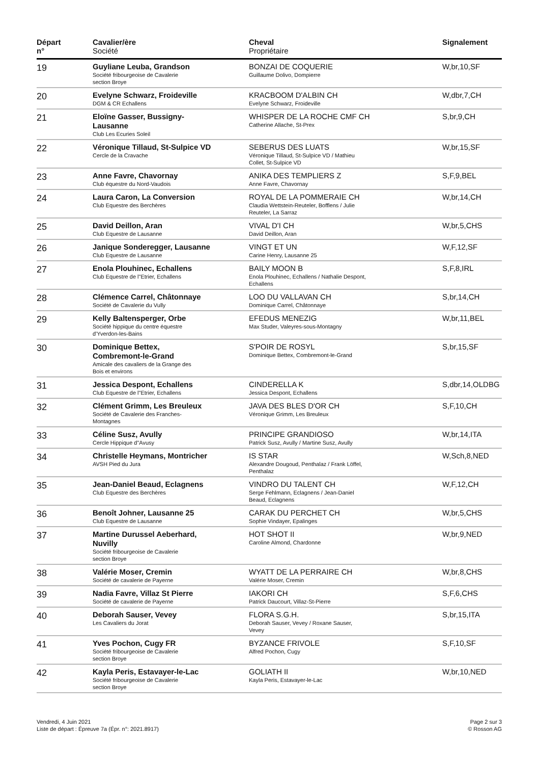| Départ n° | Cavalier/ère Société | Cheval Propriétaire | Signalement |
| --- | --- | --- | --- |
| 19 | Guyliane Leuba, Grandson Société fribourgeoise de Cavalerie section Broye | BONZAI DE COQUERIE Guillaume Dolivo, Dompierre | W,br,10,SF |
| 20 | Evelyne Schwarz, Froideville DGM & CR Echallens | KRACBOOM D'ALBIN CH Evelyne Schwarz, Froideville | W,dbr,7,CH |
| 21 | Eloïne Gasser, Bussigny- Lausanne Club Les Ecuries Soleil | WHISPER DE LA ROCHE CMF CH Catherine Allache, St-Prex | S,br,9,CH |
| 22 | Véronique Tillaud, St-Sulpice VD Cercle de la Cravache | SEBERUS DES LUATS Véronique Tillaud, St-Sulpice VD / Mathieu Collet, St-Sulpice VD | W,br,15,SF |
| 23 | Anne Favre, Chavornay Club équestre du Nord-Vaudois | ANIKA DES TEMPLIERS Z Anne Favre, Chavornay | S,F,9,BEL |
| 24 | Laura Caron, La Conversion Club Equestre des Berchères | ROYAL DE LA POMMERAIE CH Claudia Wettstein-Reuteler, Bofflens / Julie Reuteler, La Sarraz | W,br,14,CH |
| 25 | David Deillon, Aran Club Equestre de Lausanne | VIVAL D'I CH David Deillon, Aran | W,br,5,CHS |
| 26 | Janique Sonderegger, Lausanne Club Equestre de Lausanne | VINGT ET UN Carine Henry, Lausanne 25 | W,F,12,SF |
| 27 | Enola Plouhinec, Echallens Club Equestre de l"Etrier, Echallens | BAILY MOON B Enola Plouhinec, Echallens / Nathalie Despont, Echallens | S,F,8,IRL |
| 28 | Clémence Carrel, Châtonnaye Société de Cavalerie du Vully | LOO DU VALLAVAN CH Dominique Carrel, Châtonnaye | S,br,14,CH |
| 29 | Kelly Baltensperger, Orbe Société hippique du centre équestre d'Yverdon-les-Bains | EFEDUS MENEZIG Max Studer, Valeyres-sous-Montagny | W,br,11,BEL |
| 30 | Dominique Bettex, Combremont-le-Grand Amicale des cavaliers de la Grange des Bois et environs | S'POIR DE ROSYL Dominique Bettex, Combremont-le-Grand | S,br,15,SF |
| 31 | Jessica Despont, Echallens Club Equestre de l"Etrier, Echallens | CINDERELLA K Jessica Despont, Echallens | S,dbr,14,OLDBG |
| 32 | Clément Grimm, Les Breuleux Société de Cavalerie des Franches- Montagnes | JAVA DES BLES D'OR CH Véronique Grimm, Les Breuleux | S,F,10,CH |
| 33 | Céline Susz, Avully Cercle Hippique d"Avusy | PRINCIPE GRANDIOSO Patrick Susz, Avully / Martine Susz, Avully | W,br,14,ITA |
| 34 | Christelle Heymans, Montricher AVSH Pied du Jura | IS STAR Alexandre Dougoud, Penthalaz / Frank Löffel, Penthalaz | W,Sch,8,NED |
| 35 | Jean-Daniel Beaud, Eclagnens Club Equestre des Berchères | VINDRO DU TALENT CH Serge Fehlmann, Eclagnens / Jean-Daniel Beaud, Eclagnens | W,F,12,CH |
| 36 | Benoît Johner, Lausanne 25 Club Equestre de Lausanne | CARAK DU PERCHET CH Sophie Vindayer, Epalinges | W,br,5,CHS |
| 37 | Martine Durussel Aeberhard, Nuvilly Société fribourgeoise de Cavalerie section Broye | HOT SHOT II Caroline Almond, Chardonne | W,br,9,NED |
| 38 | Valérie Moser, Cremin Société de cavalerie de Payerne | WYATT DE LA PERRAIRE CH Valérie Moser, Cremin | W,br,8,CHS |
| 39 | Nadia Favre, Villaz St Pierre Société de cavalerie de Payerne | IAKORI CH Patrick Daucourt, Villaz-St-Pierre | S,F,6,CHS |
| 40 | Deborah Sauser, Vevey Les Cavaliers du Jorat | FLORA S.G.H. Deborah Sauser, Vevey / Roxane Sauser, Vevey | S,br,15,ITA |
| 41 | Yves Pochon, Cugy FR Société fribourgeoise de Cavalerie section Broye | BYZANCE FRIVOLE Alfred Pochon, Cugy | S,F,10,SF |
| 42 | Kayla Peris, Estavayer-le-Lac Société fribourgeoise de Cavalerie section Broye | GOLIATH II Kayla Peris, Estavayer-le-Lac | W,br,10,NED |
Vendredi, 4 Juin 2021
Liste de départ : Épreuve 7a (Épr. n°: 2021.8917)
Page 2 sur 3
© Rosson AG